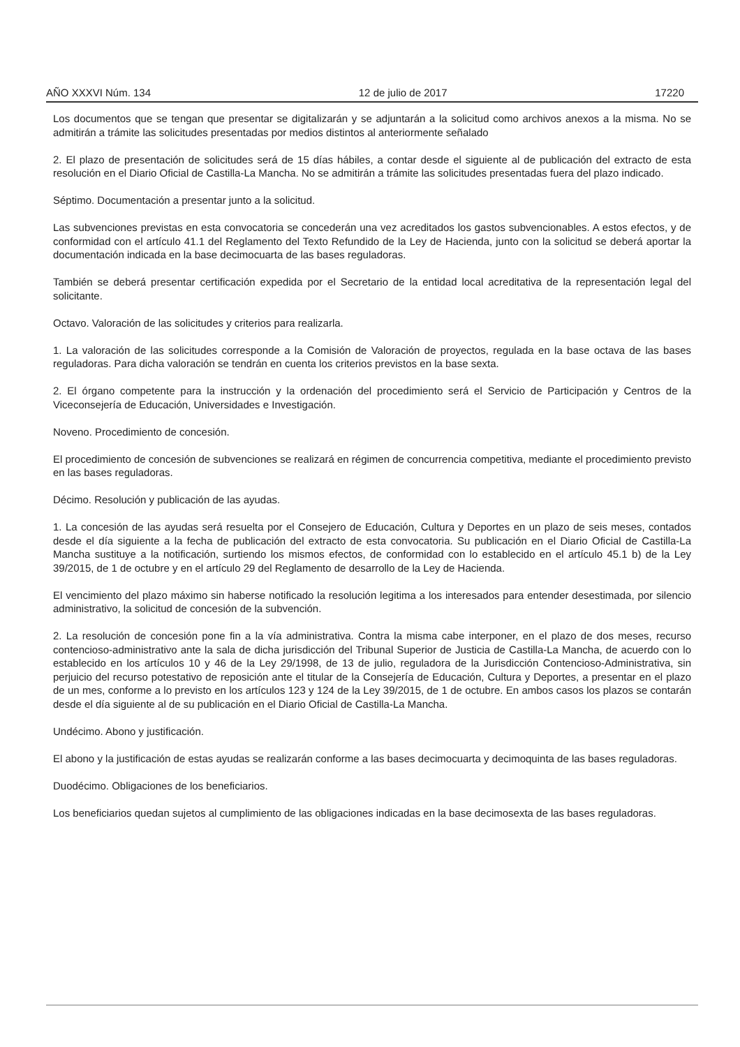AÑO XXXVI Núm. 134 12 de julio de 2017 17220
Los documentos que se tengan que presentar se digitalizarán y se adjuntarán a la solicitud como archivos anexos a la misma. No se admitirán a trámite las solicitudes presentadas por medios distintos al anteriormente señalado
2. El plazo de presentación de solicitudes será de 15 días hábiles, a contar desde el siguiente al de publicación del extracto de esta resolución en el Diario Oficial de Castilla-La Mancha. No se admitirán a trámite las solicitudes presentadas fuera del plazo indicado.
Séptimo. Documentación a presentar junto a la solicitud.
Las subvenciones previstas en esta convocatoria se concederán una vez acreditados los gastos subvencionables. A estos efectos, y de conformidad con el artículo 41.1 del Reglamento del Texto Refundido de la Ley de Hacienda, junto con la solicitud se deberá aportar la documentación indicada en la base decimocuarta de las bases reguladoras.
También se deberá presentar certificación expedida por el Secretario de la entidad local acreditativa de la representación legal del solicitante.
Octavo. Valoración de las solicitudes y criterios para realizarla.
1. La valoración de las solicitudes corresponde a la Comisión de Valoración de proyectos, regulada en la base octava de las bases reguladoras. Para dicha valoración se tendrán en cuenta los criterios previstos en la base sexta.
2. El órgano competente para la instrucción y la ordenación del procedimiento será el Servicio de Participación y Centros de la Viceconsejería de Educación, Universidades e Investigación.
Noveno. Procedimiento de concesión.
El procedimiento de concesión de subvenciones se realizará en régimen de concurrencia competitiva, mediante el procedimiento previsto en las bases reguladoras.
Décimo. Resolución y publicación de las ayudas.
1. La concesión de las ayudas será resuelta por el Consejero de Educación, Cultura y Deportes en un plazo de seis meses, contados desde el día siguiente a la fecha de publicación del extracto de esta convocatoria. Su publicación en el Diario Oficial de Castilla-La Mancha sustituye a la notificación, surtiendo los mismos efectos, de conformidad con lo establecido en el artículo 45.1 b) de la Ley 39/2015, de 1 de octubre y en el artículo 29 del Reglamento de desarrollo de la Ley de Hacienda.
El vencimiento del plazo máximo sin haberse notificado la resolución legitima a los interesados para entender desestimada, por silencio administrativo, la solicitud de concesión de la subvención.
2. La resolución de concesión pone fin a la vía administrativa. Contra la misma cabe interponer, en el plazo de dos meses, recurso contencioso-administrativo ante la sala de dicha jurisdicción del Tribunal Superior de Justicia de Castilla-La Mancha, de acuerdo con lo establecido en los artículos 10 y 46 de la Ley 29/1998, de 13 de julio, reguladora de la Jurisdicción Contencioso-Administrativa, sin perjuicio del recurso potestativo de reposición ante el titular de la Consejería de Educación, Cultura y Deportes, a presentar en el plazo de un mes, conforme a lo previsto en los artículos 123 y 124 de la Ley 39/2015, de 1 de octubre. En ambos casos los plazos se contarán desde el día siguiente al de su publicación en el Diario Oficial de Castilla-La Mancha.
Undécimo. Abono y justificación.
El abono y la justificación de estas ayudas se realizarán conforme a las bases decimocuarta y decimoquinta de las bases reguladoras.
Duodécimo. Obligaciones de los beneficiarios.
Los beneficiarios quedan sujetos al cumplimiento de las obligaciones indicadas en la base decimosexta de las bases reguladoras.